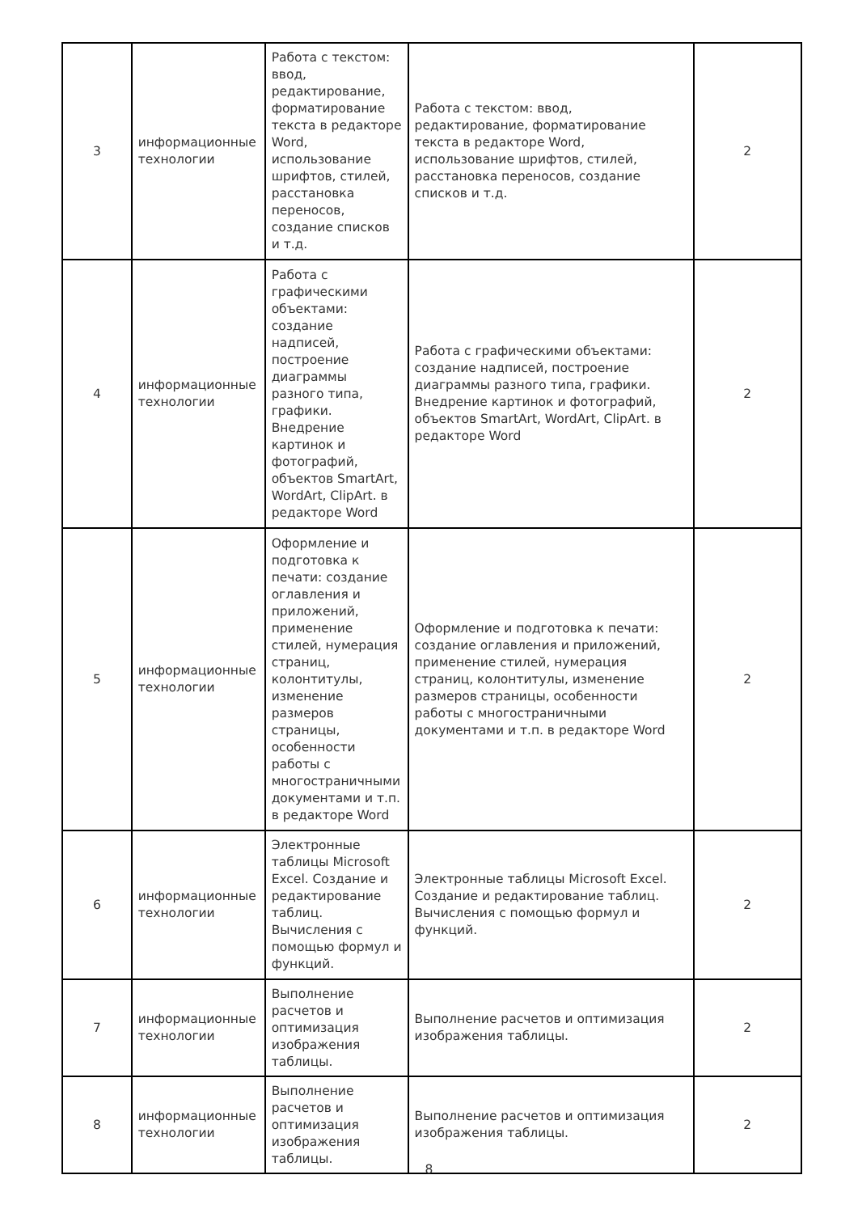| 3 | информационные технологии | Работа с текстом: ввод, редактирование, форматирование текста в редакторе Word, использование шрифтов, стилей, расстановка переносов, создание списков и т.д. | Работа с текстом: ввод, редактирование, форматирование текста в редакторе Word, использование шрифтов, стилей, расстановка переносов, создание списков и т.д. | 2 |
| 4 | информационные технологии | Работа с графическими объектами: создание надписей, построение диаграммы разного типа, графики. Внедрение картинок и фотографий, объектов SmartArt, WordArt, ClipArt. в редакторе Word | Работа с графическими объектами: создание надписей, построение диаграммы разного типа, графики. Внедрение картинок и фотографий, объектов SmartArt, WordArt, ClipArt. в редакторе Word | 2 |
| 5 | информационные технологии | Оформление и подготовка к печати: создание оглавления и приложений, применение стилей, нумерация страниц, колонтитулы, изменение размеров страницы, особенности работы с многостраничными документами и т.п. в редакторе Word | Оформление и подготовка к печати: создание оглавления и приложений, применение стилей, нумерация страниц, колонтитулы, изменение размеров страницы, особенности работы с многостраничными документами и т.п. в редакторе Word | 2 |
| 6 | информационные технологии | Электронные таблицы Microsoft Excel. Создание и редактирование таблиц. Вычисления с помощью формул и функций. | Электронные таблицы Microsoft Excel. Создание и редактирование таблиц. Вычисления с помощью формул и функций. | 2 |
| 7 | информационные технологии | Выполнение расчетов и оптимизация изображения таблицы. | Выполнение расчетов и оптимизация изображения таблицы. | 2 |
| 8 | информационные технологии | Выполнение расчетов и оптимизация изображения таблицы. | Выполнение расчетов и оптимизация изображения таблицы. | 2 |
8